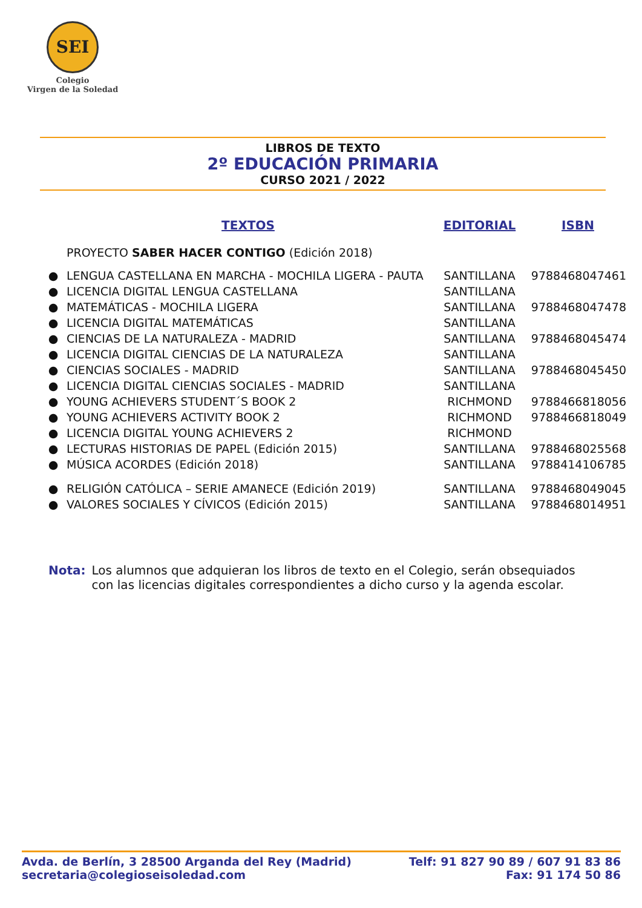SEI
Colegio
Virgen de la Soledad
LIBROS DE TEXTO
2º EDUCACIÓN PRIMARIA
CURSO 2021 / 2022
| | TEXTOS | EDITORIAL | ISBN |
| --- | --- | --- | --- |
| | PROYECTO SABER HACER CONTIGO (Edición 2018) | | |
| ● | LENGUA CASTELLANA EN MARCHA - MOCHILA LIGERA - PAUTA | SANTILLANA | 9788468047461 |
| ● | LICENCIA DIGITAL LENGUA CASTELLANA | SANTILLANA | |
| ● | MATEMÁTICAS - MOCHILA LIGERA | SANTILLANA | 9788468047478 |
| ● | LICENCIA DIGITAL MATEMÁTICAS | SANTILLANA | |
| ● | CIENCIAS DE LA NATURALEZA - MADRID | SANTILLANA | 9788468045474 |
| ● | LICENCIA DIGITAL CIENCIAS DE LA NATURALEZA | SANTILLANA | |
| ● | CIENCIAS SOCIALES - MADRID | SANTILLANA | 9788468045450 |
| ● | LICENCIA DIGITAL CIENCIAS SOCIALES - MADRID | SANTILLANA | |
| ● | YOUNG ACHIEVERS STUDENT´S BOOK 2 | RICHMOND | 9788466818056 |
| ● | YOUNG ACHIEVERS ACTIVITY BOOK 2 | RICHMOND | 9788466818049 |
| ● | LICENCIA DIGITAL YOUNG ACHIEVERS 2 | RICHMOND | |
| ● | LECTURAS HISTORIAS DE PAPEL (Edición 2015) | SANTILLANA | 9788468025568 |
| ● | MÚSICA ACORDES (Edición 2018) | SANTILLANA | 9788414106785 |
| ● | RELIGIÓN CATÓLICA – SERIE AMANECE (Edición 2019) | SANTILLANA | 9788468049045 |
| ● | VALORES SOCIALES Y CÍVICOS (Edición 2015) | SANTILLANA | 9788468014951 |
Nota: Los alumnos que adquieran los libros de texto en el Colegio, serán obsequiados
con las licencias digitales correspondientes a dicho curso y la agenda escolar.
Avda. de Berlín, 3 28500 Arganda del Rey (Madrid)
secretaria@colegioseisoledad.com
Telf: 91 827 90 89 / 607 91 83 86
Fax: 91 174 50 86